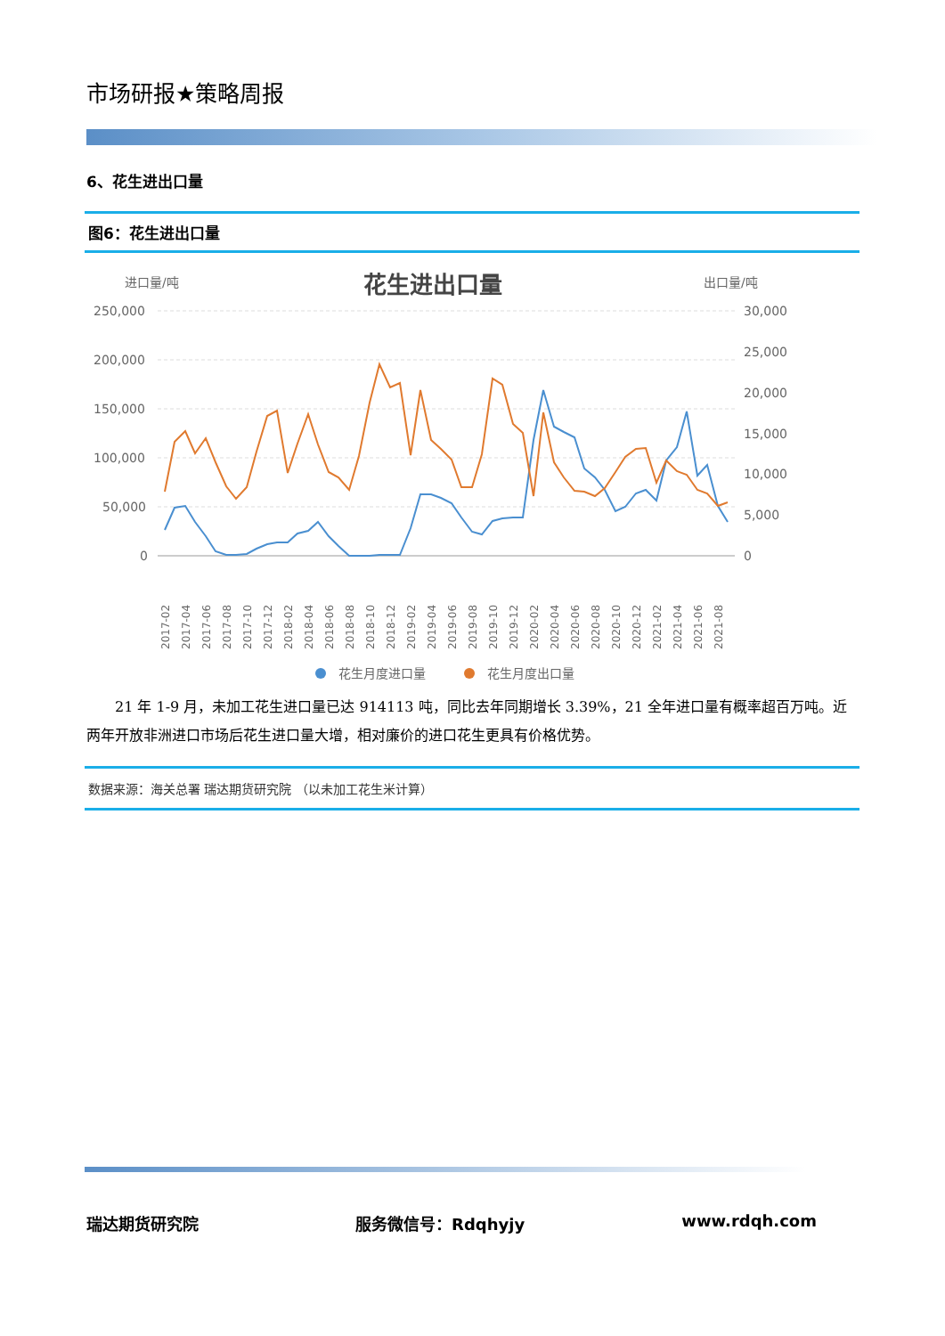市场研报★策略周报
6、花生进出口量
图6：花生进出口量
进口量/吨
花生进出口量
出口量/吨
250,000
200,000
150,000
100,000
50,000
0
30,000
25,000
20,000
15,000
10,000
5,000
0
2017-02
2017-04
2017-06
2017-08
2017-10
2017-12
2018-02
2018-04
2018-06
2018-08
2018-10
2018-12
2019-02
2019-04
2019-06
2019-08
2019-10
2019-12
2020-02
2020-04
2020-06
2020-08
2020-10
2020-12
2021-02
2021-04
2021-06
2021-08
花生月度进口量
花生月度出口量
21 年 1-9 月，未加工花生进口量已达 914113 吨，同比去年同期增长 3.39%，21 全年进口量有概率超百万吨。近两年开放非洲进口市场后花生进口量大增，相对廉价的进口花生更具有价格优势。
数据来源：海关总署 瑞达期货研究院 （以未加工花生米计算）
瑞达期货研究院 服务微信号：Rdqhyjy www.rdqh.com